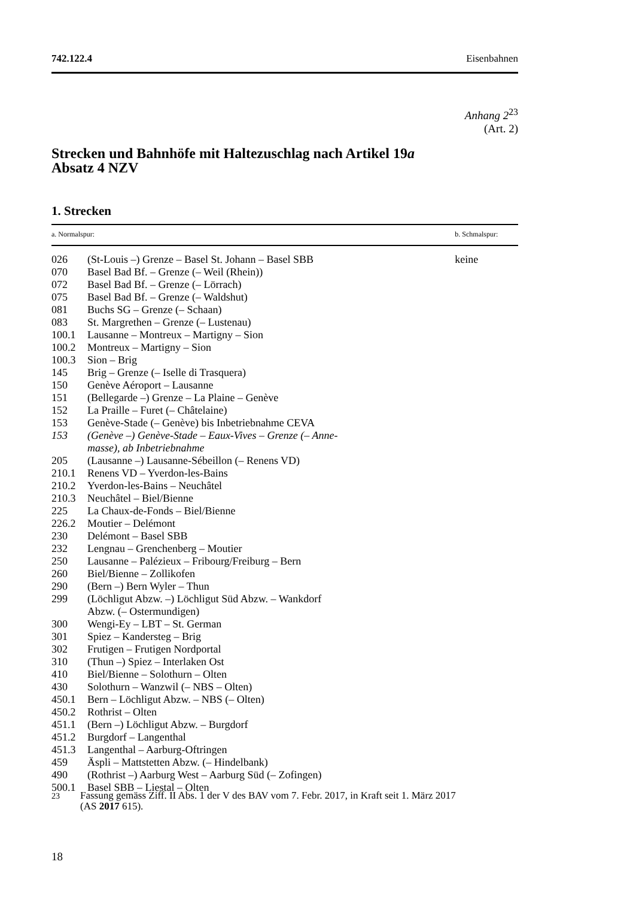742.122.4 Eisenbahnen
Anhang 2<sup>23</sup>
(Art. 2)
Strecken und Bahnhöfe mit Haltezuschlag nach Artikel 19a
Absatz 4 NZV
1. Strecken
| a. Normalspur: | | b. Schmalspur: |
| --- | --- | --- |
| 026 | (St-Louis –) Grenze – Basel St. Johann – Basel SBB | keine |
| 070 | Basel Bad Bf. – Grenze (– Weil (Rhein)) | |
| 072 | Basel Bad Bf. – Grenze (– Lörrach) | |
| 075 | Basel Bad Bf. – Grenze (– Waldshut) | |
| 081 | Buchs SG – Grenze (– Schaan) | |
| 083 | St. Margrethen – Grenze (– Lustenau) | |
| 100.1 | Lausanne – Montreux – Martigny – Sion | |
| 100.2 | Montreux – Martigny – Sion | |
| 100.3 | Sion – Brig | |
| 145 | Brig – Grenze (– Iselle di Trasquera) | |
| 150 | Genève Aéroport – Lausanne | |
| 151 | (Bellegarde –) Grenze – La Plaine – Genève | |
| 152 | La Praille – Furet (– Châtelaine) | |
| 153 | Genève-Stade (– Genève) bis Inbetriebnahme CEVA | |
| 153 | (Genève –) Genève-Stade – Eaux-Vives – Grenze (– Anne- masse), ab Inbetriebnahme | |
| 205 | (Lausanne –) Lausanne-Sébeillon (– Renens VD) | |
| 210.1 | Renens VD – Yverdon-les-Bains | |
| 210.2 | Yverdon-les-Bains – Neuchâtel | |
| 210.3 | Neuchâtel – Biel/Bienne | |
| 225 | La Chaux-de-Fonds – Biel/Bienne | |
| 226.2 | Moutier – Delémont | |
| 230 | Delémont – Basel SBB | |
| 232 | Lengnau – Grenchenberg – Moutier | |
| 250 | Lausanne – Palézieux – Fribourg/Freiburg – Bern | |
| 260 | Biel/Bienne – Zollikofen | |
| 290 | (Bern –) Bern Wyler – Thun | |
| 299 | (Löchligut Abzw. –) Löchligut Süd Abzw. – Wankdorf Abzw. (– Ostermundigen) | |
| 300 | Wengi-Ey – LBT – St. German | |
| 301 | Spiez – Kandersteg – Brig | |
| 302 | Frutigen – Frutigen Nordportal | |
| 310 | (Thun –) Spiez – Interlaken Ost | |
| 410 | Biel/Bienne – Solothurn – Olten | |
| 430 | Solothurn – Wanzwil (– NBS – Olten) | |
| 450.1 | Bern – Löchligut Abzw. – NBS (– Olten) | |
| 450.2 | Rothrist – Olten | |
| 451.1 | (Bern –) Löchligut Abzw. – Burgdorf | |
| 451.2 | Burgdorf – Langenthal | |
| 451.3 | Langenthal – Aarburg-Oftringen | |
| 459 | Äspli – Mattstetten Abzw. (– Hindelbank) | |
| 490 | (Rothrist –) Aarburg West – Aarburg Süd (– Zofingen) | |
| 500.1 | Basel SBB – Liestal – Olten | |
<sup>23</sup> Fassung gemäss Ziff. II Abs. 1 der V des BAV vom 7. Febr. 2017, in Kraft seit 1. März 2017
(AS 2017 615).
18